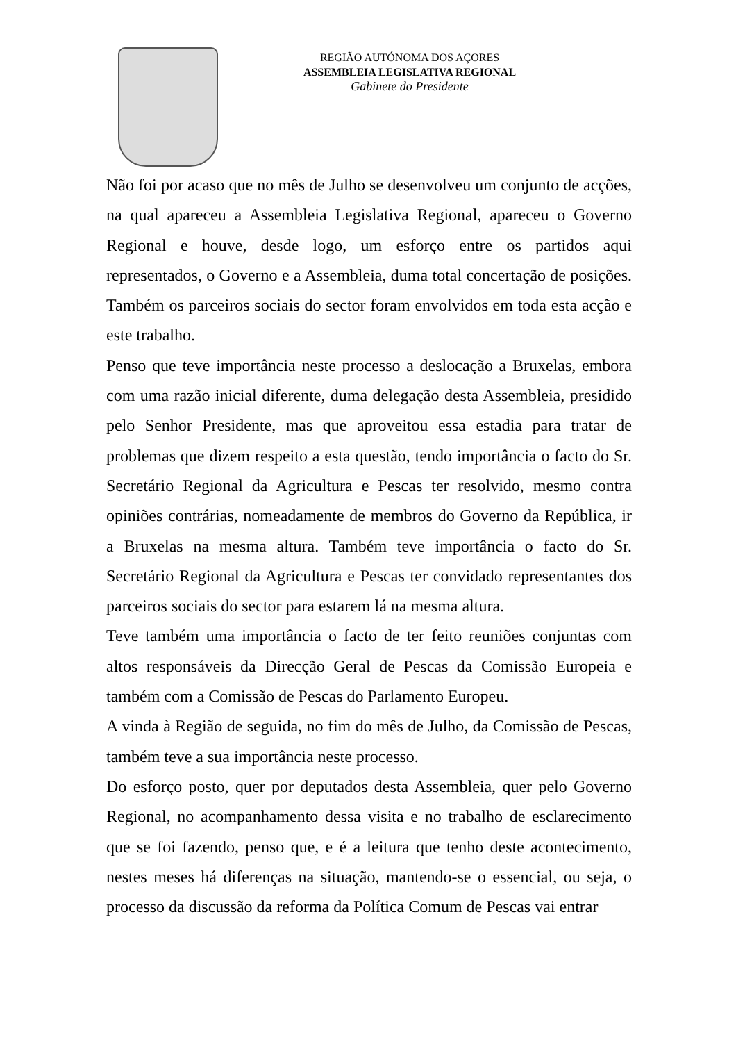REGIÃO AUTÓNOMA DOS AÇORES
ASSEMBLEIA LEGISLATIVA REGIONAL
Gabinete do Presidente
Não foi por acaso que no mês de Julho se desenvolveu um conjunto de acções, na qual apareceu a Assembleia Legislativa Regional, apareceu o Governo Regional e houve, desde logo, um esforço entre os partidos aqui representados, o Governo e a Assembleia, duma total concertação de posições. Também os parceiros sociais do sector foram envolvidos em toda esta acção e este trabalho.
Penso que teve importância neste processo a deslocação a Bruxelas, embora com uma razão inicial diferente, duma delegação desta Assembleia, presidido pelo Senhor Presidente, mas que aproveitou essa estadia para tratar de problemas que dizem respeito a esta questão, tendo importância o facto do Sr. Secretário Regional da Agricultura e Pescas ter resolvido, mesmo contra opiniões contrárias, nomeadamente de membros do Governo da República, ir a Bruxelas na mesma altura. Também teve importância o facto do Sr. Secretário Regional da Agricultura e Pescas ter convidado representantes dos parceiros sociais do sector para estarem lá na mesma altura.
Teve também uma importância o facto de ter feito reuniões conjuntas com altos responsáveis da Direcção Geral de Pescas da Comissão Europeia e também com a Comissão de Pescas do Parlamento Europeu.
A vinda à Região de seguida, no fim do mês de Julho, da Comissão de Pescas, também teve a sua importância neste processo.
Do esforço posto, quer por deputados desta Assembleia, quer pelo Governo Regional, no acompanhamento dessa visita e no trabalho de esclarecimento que se foi fazendo, penso que, e é a leitura que tenho deste acontecimento, nestes meses há diferenças na situação, mantendo-se o essencial, ou seja, o processo da discussão da reforma da Política Comum de Pescas vai entrar